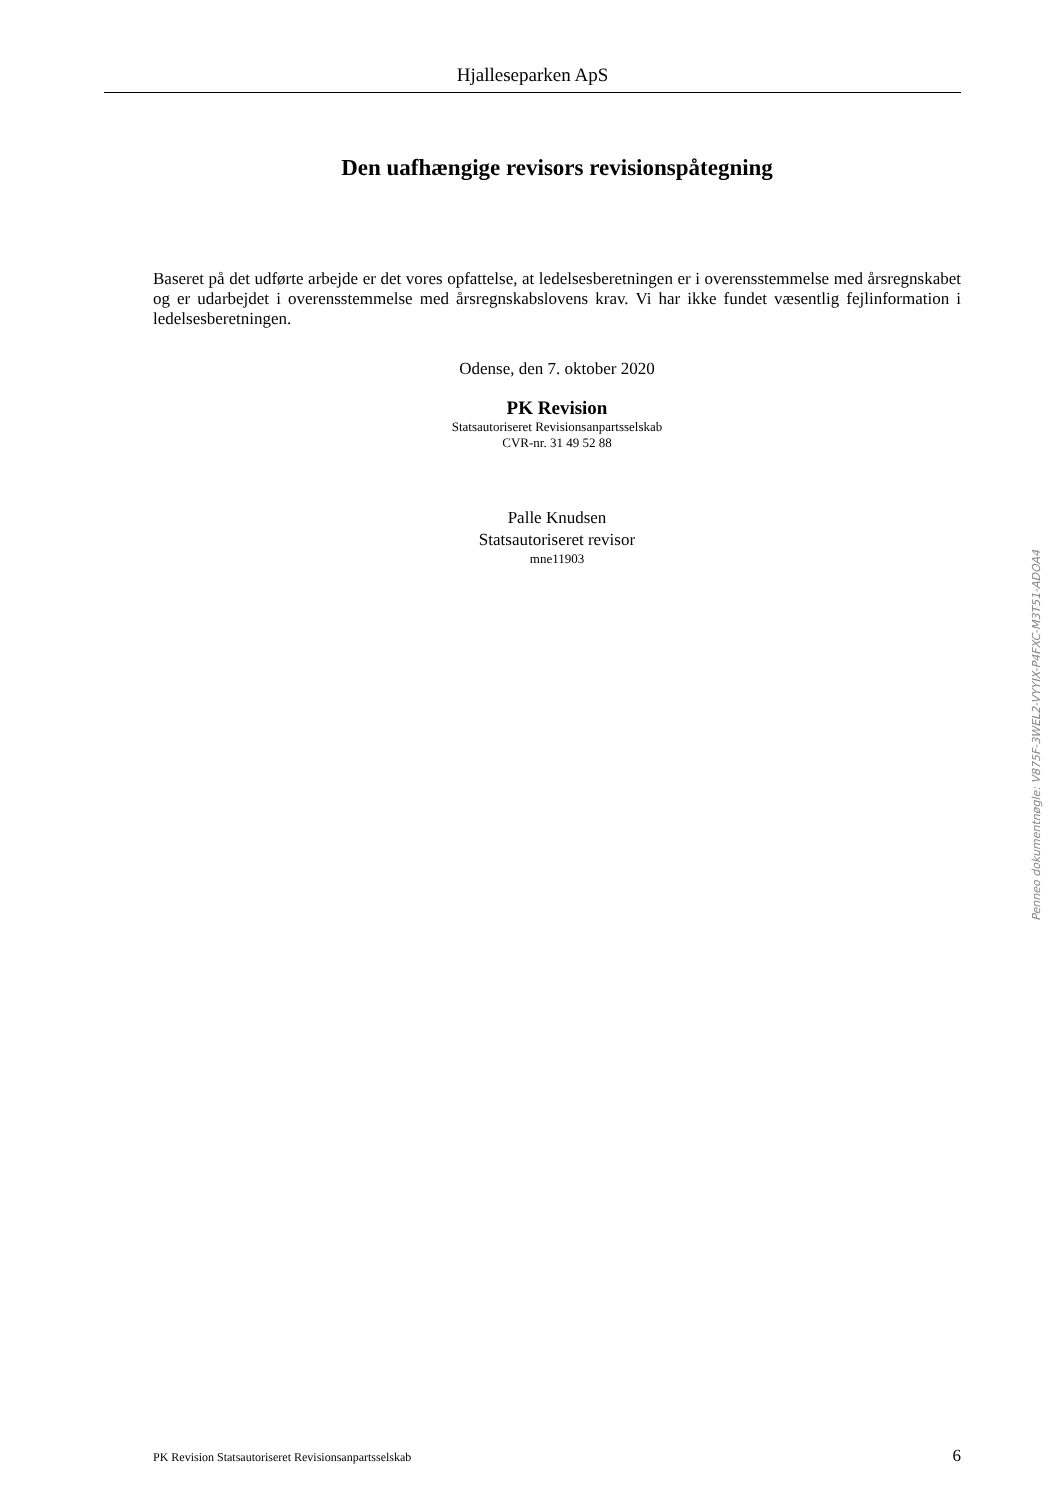Hjalleseparken ApS
Den uafhængige revisors revisionspåtegning
Baseret på det udførte arbejde er det vores opfattelse, at ledelsesberetningen er i overensstemmelse med årsregnskabet og er udarbejdet i overensstemmelse med årsregnskabslovens krav. Vi har ikke fundet væsentlig fejlinformation i ledelsesberetningen.
Odense, den 7. oktober 2020
PK Revision
Statsautoriseret Revisionsanpartsselskab
CVR-nr. 31 49 52 88
Palle Knudsen
Statsautoriseret revisor
mne11903
Penneo dokumentnøgle: V875F-3WEL2-VYYIX-P4FXC-M3T51-ADOA4
PK Revision Statsautoriseret Revisionsanpartsselskab 6